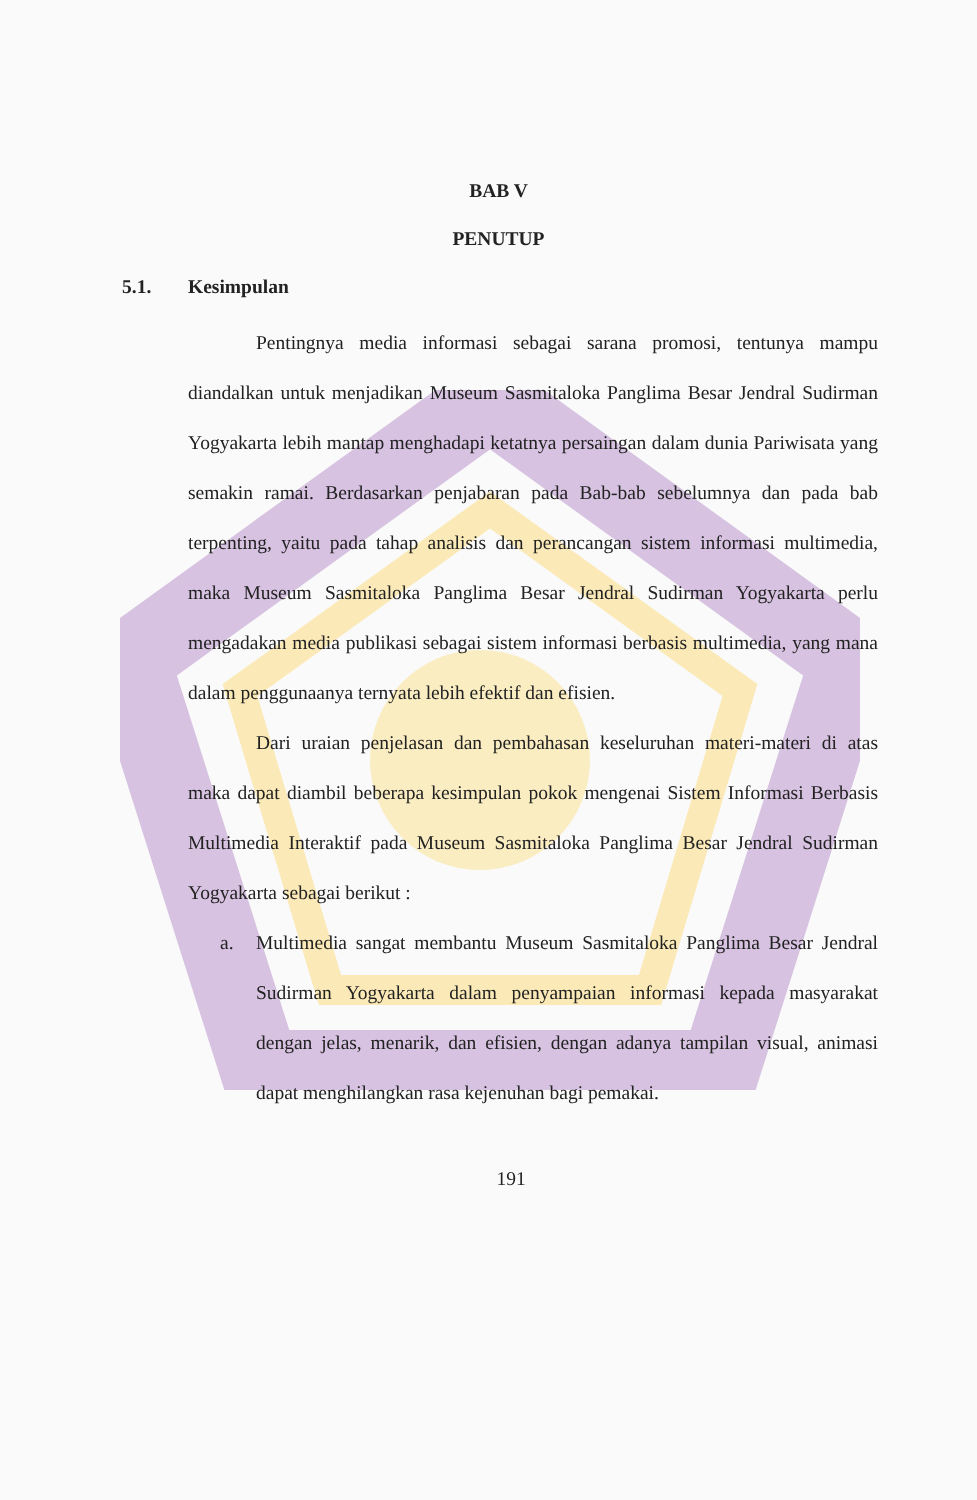BAB V
PENUTUP
5.1. Kesimpulan
Pentingnya media informasi sebagai sarana promosi, tentunya mampu diandalkan untuk menjadikan Museum Sasmitaloka Panglima Besar Jendral Sudirman Yogyakarta lebih mantap menghadapi ketatnya persaingan dalam dunia Pariwisata yang semakin ramai. Berdasarkan penjabaran pada Bab-bab sebelumnya dan pada bab terpenting, yaitu pada tahap analisis dan perancangan sistem informasi multimedia, maka Museum Sasmitaloka Panglima Besar Jendral Sudirman Yogyakarta perlu mengadakan media publikasi sebagai sistem informasi berbasis multimedia, yang mana dalam penggunaanya ternyata lebih efektif dan efisien.
Dari uraian penjelasan dan pembahasan keseluruhan materi-materi di atas maka dapat diambil beberapa kesimpulan pokok mengenai Sistem Informasi Berbasis Multimedia Interaktif pada Museum Sasmitaloka Panglima Besar Jendral Sudirman Yogyakarta sebagai berikut :
a. Multimedia sangat membantu Museum Sasmitaloka Panglima Besar Jendral Sudirman Yogyakarta dalam penyampaian informasi kepada masyarakat dengan jelas, menarik, dan efisien, dengan adanya tampilan visual, animasi dapat menghilangkan rasa kejenuhan bagi pemakai.
191